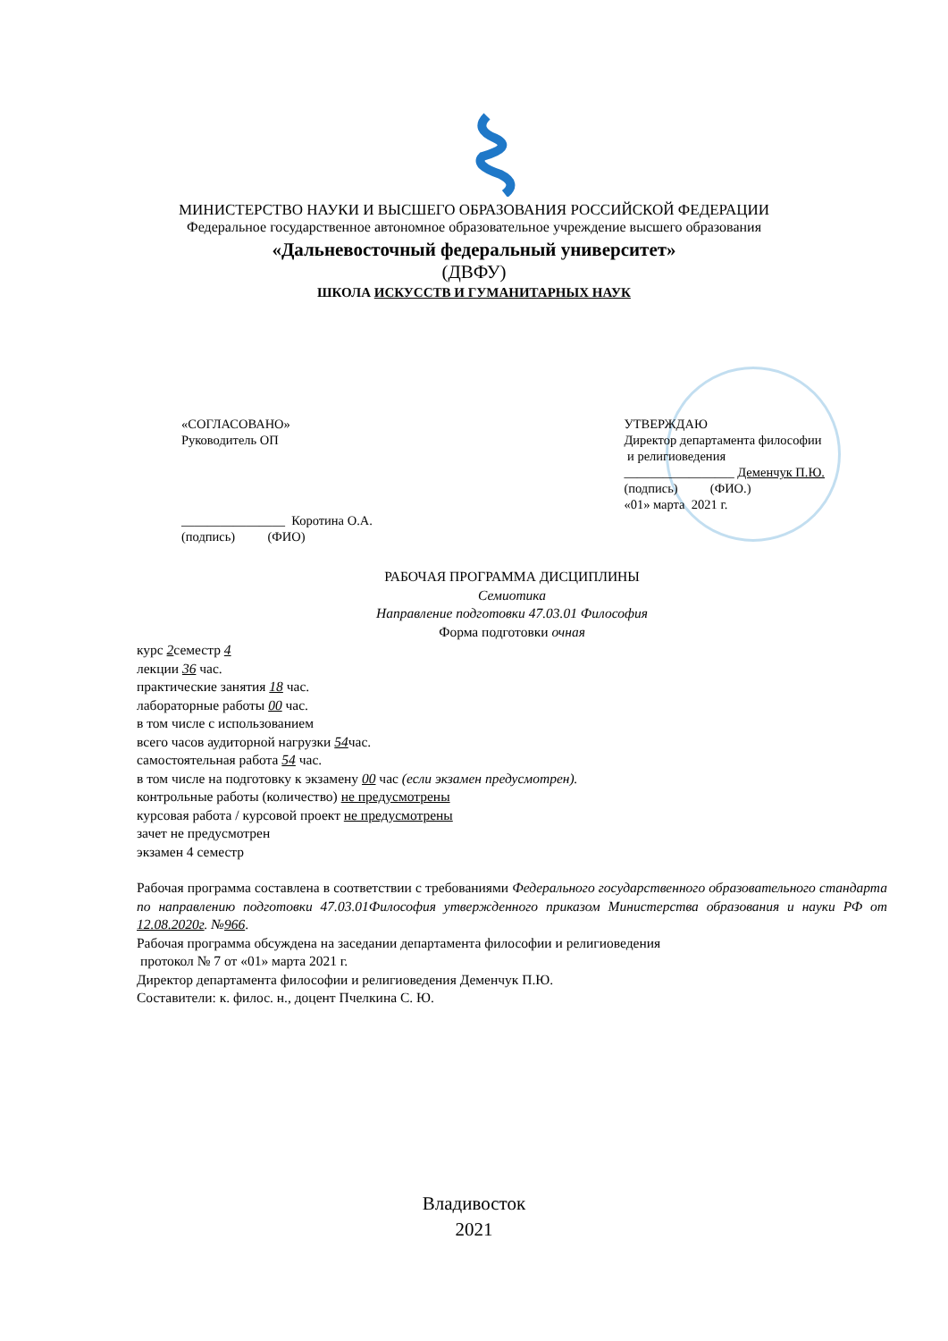МИНИСТЕРСТВО НАУКИ И ВЫСШЕГО ОБРАЗОВАНИЯ РОССИЙСКОЙ ФЕДЕРАЦИИ
Федеральное государственное автономное образовательное учреждение высшего образования
«Дальневосточный федеральный университет»
(ДВФУ)
ШКОЛА ИСКУССТВ И ГУМАНИТАРНЫХ НАУК
«СОГЛАСОВАНО»
Руководитель ОП
________________ Коротина О.А.
(подпись) (ФИО)
УТВЕРЖДАЮ
Директор департамента философии
и религиоведения
_________________ Деменчук П.Ю.
(подпись) (ФИО.)
«01» марта 2021 г.
РАБОЧАЯ ПРОГРАММА ДИСЦИПЛИНЫ
Семиотика
Направление подготовки 47.03.01 Философия
Форма подготовки очная
курс 2семестр 4
лекции 36 час.
практические занятия 18 час.
лабораторные работы 00 час.
в том числе с использованием
всего часов аудиторной нагрузки 54час.
самостоятельная работа 54 час.
в том числе на подготовку к экзамену 00 час (если экзамен предусмотрен).
контрольные работы (количество) не предусмотрены
курсовая работа / курсовой проект не предусмотрены
зачет не предусмотрен
экзамен 4 семестр
Рабочая программа составлена в соответствии с требованиями Федерального государственного образовательного стандарта по направлению подготовки 47.03.01Философия утвержденного приказом Министерства образования и науки РФ от 12.08.2020г. №966.
Рабочая программа обсуждена на заседании департамента философии и религиоведения
протокол № 7 от «01» марта 2021 г.
Директор департамента философии и религиоведения Деменчук П.Ю.
Составители: к. филос. н., доцент Пчелкина С. Ю.
Владивосток
2021